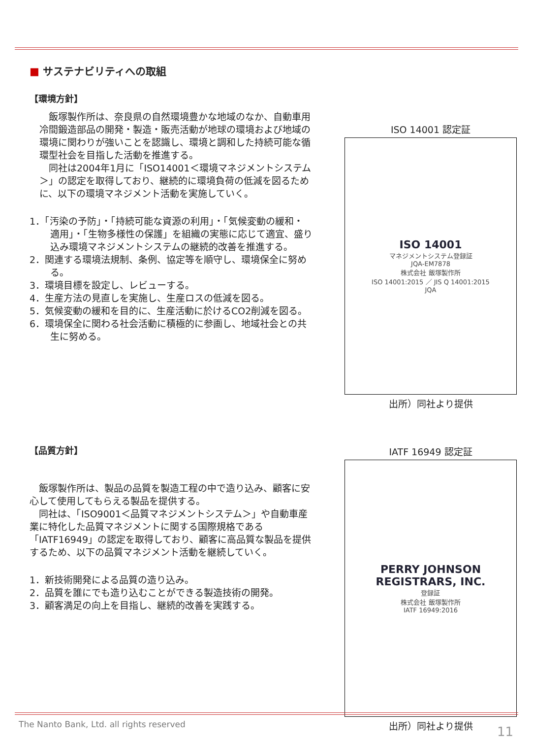■ サステナビリティへの取組
【環境方針】
　飯塚製作所は、奈良県の自然環境豊かな地域のなか、自動車用冷間鍛造部品の開発・製造・販売活動が地球の環境および地域の環境に関わりが強いことを認識し、環境と調和した持続可能な循環型社会を目指した活動を推進する。
　同社は2004年1月に「ISO14001＜環境マネジメントシステム＞」の認定を取得しており、継続的に環境負荷の低減を図るために、以下の環境マネジメント活動を実施していく。
1．「汚染の予防」・「持続可能な資源の利用」・「気候変動の緩和・適用」・「生物多様性の保護」を組織の実態に応じて適宜、盛り込み環境マネジメントシステムの継続的改善を推進する。
2．関連する環境法規制、条例、協定等を順守し、環境保全に努める。
3．環境目標を設定し、レビューする。
4．生産方法の見直しを実施し、生産ロスの低減を図る。
5．気候変動の緩和を目的に、生産活動に於けるCO2削減を図る。
6．環境保全に関わる社会活動に積極的に参画し、地域社会との共生に努める。
ISO 14001 認定証
ISO 14001
マネジメントシステム登録証
JQA-EM7878
株式会社 飯塚製作所
ISO 14001:2015 ／ JIS Q 14001:2015
JQA
出所）同社より提供
【品質方針】
　飯塚製作所は、製品の品質を製造工程の中で造り込み、顧客に安心して使用してもらえる製品を提供する。
　同社は、「ISO9001＜品質マネジメントシステム＞」や自動車産業に特化した品質マネジメントに関する国際規格である「IATF16949」の認定を取得しており、顧客に高品質な製品を提供するため、以下の品質マネジメント活動を継続していく。
1．新技術開発による品質の造り込み。
2．品質を誰にでも造り込むことができる製造技術の開発。
3．顧客満足の向上を目指し、継続的改善を実践する。
IATF 16949 認定証
PERRY JOHNSON
REGISTRARS, INC.
登録証
株式会社 飯塚製作所
IATF 16949:2016
出所）同社より提供
The Nanto Bank, Ltd. all rights reserved
11